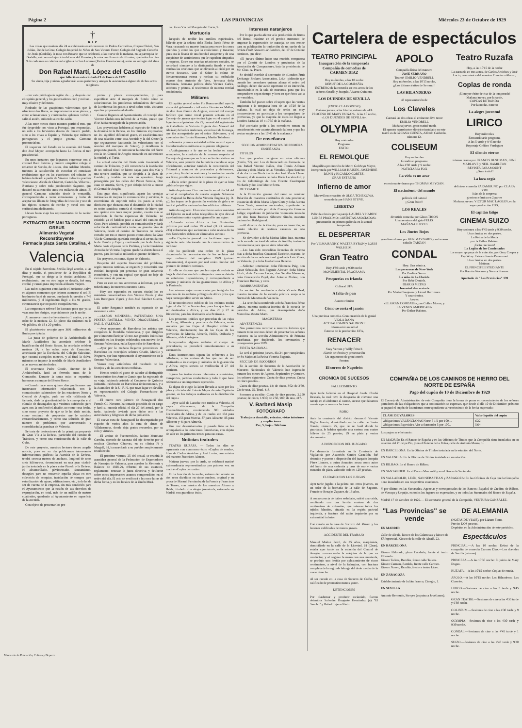Página 2 LAS PROVINCIAS Miércoles 23 de Octubre de 1929
†
R. I. P.
Las misas que mañana día 24 se celebrarán en el convento de Padres Carmelitas, Corpus Christi, San Julián, Pie de la Cruz, Colegio Imperial de Niños de San Vicente Ferrer, Colegio del Sagrado Corazón de Jesús (Godella), la misa con Rosario que se celebrará, a las nueve de la mañana, en la parroquia de Godella, así como el ejercicio del mes del Rosario y la misa con Rosario de difuntos, que todos los días 9 de cada mes se celebra en la iglesia de San Lorenzo (Padres Franciscanos), serán en sufragio del alma de
Don Rafael Martí, López del Castillo
que falleció en esta ciudad el 9 de Enero de 1927
Su viuda, hija y nietos agradecerán a sus parientes y amigos la asistencia a alguno de dichos actos religiosos.
...rrer esta privilegiada región de..., y después con el capitán general, y los gobernadores civil y militar... muy efusivo y deferente.
Rodeado de las guapísimas valencianas que le ofrecieron las flores, se impresionaron unas placas, y entre aclamaciones y continuados aplausos volvió a salir al andén, subiendo al coche-salón.
A las once menos cinco minutos partió el tren, que fué despedido con vivas a Portugal, que respondían, no sólo a los fervientes deseos de nuestro pueblo, sino a los vivas a España y Valencia que militares portugueses y el propio general Carmona pronunciaban.
El inspector del Estado en la estación del Norte, don José Mayor, acompañó hasta La Encina el tren presidencial.
En unos instantes que logramos conversar con el coronel Raul Esteves y nuestro simpático colega el redactor de Seculo, de Lisboa, don Adelino Mendes, tuvimos la satisfacción de escuchar el entusiasta recibimiento que en las estaciones del tránsito les habían dedicado a partir de Vinaroz todos los pueblos valencianos: Alcalá de Chisvert, Castellón, Villarreal, Burriana y sobre toda ponderación Sagunto, que destacó en su estación unos tres millares de almas. El general Carmona saludaba desde la ventanilla, correspondiendo a tanto entusiasmo, y hubo de aceptar un álbum de fotografías del castillo y uno de los típicos cántaros de corcho y metal con una cariñosísima dedicatoria.
Lleven buen viaje los representantes de la nación portuguesa.
EXTRACTO DE MALTA DOCTOR GREUS
Alimento Vegetal Reconstituyente
Farmacia plaza Santa Catalina, 4
Valencia
En el rápido Barcelona-Sevilla llegó anoche, a las diez y media, el presidente de la República de Portugal, que se dirige a la ciudad andaluza. El recibimiento, que en otro lugar se detalla, fué muy cordial y causó grata impresión al ilustre viajero.
Las nubes siguieron entoldando el horizonte, salvo en algunos momentos que dejaron asomarse el sol. El barómetro bajó de nuevo, quedando la presión a 748 milímetros, y el higrómetro llegó a los 91 grados, circunstancia que no puede tranquilizarnos.
La temperatura refrescó lo bastante para que ya se vean muchos abrigos, especialmente por la noche.
Al amanecer marcó el termómetro 1 grados, y a las ocho de la mañana 12. En pleno día teníamos en la vía pública, de 18 a 20 grados.
El pluviómetro recogió ayer 36'6 milímetros de lluvia precipitada.
—La junta de gobierno de la Archicofradía de María Auxiliadora ha acordado celebrar la beatificación del Beato Bosco, ha acordado celebrar mañana 24, a las ocho, misa de Comunión, amenizada por la Escolanía del Colegio Salesiano, que cantará escogidos motetes, y al final la Salve, mientras se impone la medalla de María Auxiliadora a las nuevas archicofrades.
El reverendo Padre Conde, director de la Archicofradía, hará un fervorín antes de la Comunión. Durante la santa misa se repartirán hermosas estampas del Beato Bosco.
—Cuando hace unos quince días publicamos una interesante información relacionada con la comunicación subterránea de las estaciones Norte y Central de Aragón, pudo ser ella calificada de fantasía, dada la grandiosidad de la concepción y el cúmulo de desengaños que venimos sufriendo; pero ayer, nos la confirmó el alcalde, no como cosa hecha, sino como proyecto de que se le ha dado noticia, como conjunto de propuestas que le satisface extraordinariamente, y como una solución de gran número de problemas que acrecentarán y consolidarán la grandeza de Valencia.
Se trata de derivaciones de la primitiva propuesta de Gran Vía a la Dehesa, partiendo del camino de Tránsitos, y como una continuación de la calle de Cuba.
De este proyecto, nuestros lectores tienen amplia noticia, pues en su día publicamos interesantes informaciones gráficas: la Avenida de la Dehesa, tendrá sesenta metros de anchura, longitud de unos siete kilómetros, desembocará en una gran ciudad-jardín instalada en la playa entre Pinedo y la Dehesa; el alcantarillado, pavimentado, saneamiento, desagües para no convertir aquella playa en otra colección de acequias, instalación de campos para esterilización de aguas, edificaciones, etc., todo ha de ser de cuenta de la empresa, sin más condición para el Ayuntamiento que la cesión de sus derechos de expropiación, en total, más de un millón de metros cuadrados, quedando al Ayuntamiento en superficie de la avenida.
Con objeto de presentar los pro-
yectos y planos correspondientes, y para especificar ante el marqués de Sotelo cómo se solucionarían los problemas urbanísticos derivados de la reforma: los pasos a nivel sobre todo, visitaron ayer los proponentes al alcalde.
Cuando llegamos al Ayuntamiento, el concejal don Vicente Chabás nos informó de la visita, puesto que él se había encargado de la presentación.
Los proyectistas hablaron al marqués de Sotelo de la Avenida de la Dehesa, en los términos expresados; no les significó dificultad grave, el establecimiento de una relación entre esta Avenida y la del Oeste (la que seguramente bautizarán los valencianos con el nombre del marqués de Sotelo), y detallaron la propuesta grande, de comunicar la estación del Norte con la del Central de Aragón cruzando en subterráneo la ciudad y el Turia.
La actual estación del Norte sería trasladada al camino de Tránsitos, y allí comenzaría la instalación de un colosal túnel de hierro capaz para dos vías y una tercera auxiliar, que se dirigiría a la plaza de Castelar, y tendría en ésta un apeadero; luego proseguiría por las calles del Pintor Sorolla, Don Juan de Austria, Sorní, y por debajo del río a buscar el Central de Aragón.
Esta gran obra, significaría, aparte las ventajas intrínsecas de mejora de comunicación y servicio, la enormísima de suprimir todos los pasos a nivel, diecisiete que obstaculizan el desarrollo de la ciudad en todos sentidos; cortaría el cinturón de hierro que nos oprime con tanta mayor presión, cuanto más se manifiesta la fuerza expansiva de Valencia; no existiría ya el fatídico paso a nivel del camino del Grao. Pero además, pondría en comunicación y daría solución de continuidad a todas las grandes vías de Valencia, desde el camino de Tránsitos no estaría cortado por tres o cuatro puntos como ahora; la Gran Vía de Germanías quedaría completa al ser unida con la de Ramón y Cajal y continuada por la de Jesús y María hasta el paseo de la Pechina, y la hermosísima Avenida de Victoria Eugenia quedaría abierta hasta el puerto, para lo cual se utilizaría el puente de hierro.
Un proyecto, en suma, digno de Valencia.
Respecto del aspecto financiero del problema, según nuestras noticias, se organiza y constituirá una entidad, integrada por personas de gran solvencia económica, y con un capital que quizá no baje de cien millones de pesetas.
Pero en esto no nos atrevemos a informar, por ser todavía muy inconcretos nuestros datos.
—Hoy son esperados en nuestra ciudad los ex ministros conservadores don Vicente Piniés y don Luis Rodríguez Viguri, y don José Sánchez Guerra, hijo.
El señor Bergamín también es esperado de un momento a otro.
—«JABON MENESES», PATENTADO, UNA PESETA PASTILLA. VENTA DROGUERIAS, Y PAZ, 5, VALENCIA.
—Ayer regresaron de Barcelona los artistas que componen la Rondalla valenciana, y que dirigidos por el maestro Enrique Vicent, tan grandes éxitos han obtenido en los festejos celebrados con motivo de la Semana Valenciana, en la Exposición de Barcelona.
—Ayer por la mañana llegaron procedentes de Barcelona los concejales señores Criado, Murillo y Noguera, que han representado al Ayuntamiento en la Semana Valenciana.
Vienen muy satisfechos del resultado de los festejos y de las atenciones recibidas.
—Hemos tenido el gusto de saludar al distinguido farmacéutico don Aurelio Gamir, que ha regresado de su viaje, habiendo asistido al Congreso de Química Industrial celebrado en Barcelona recientemente, y a la Asamblea de la U. F. N. que tuvo lugar en Sevilla, en representación del Colegio Farmacéutico de Valencia.
—El nuevo cura párroco de Benaguacil don Fermín Gil Navarro, ha tomado posesión de su cargo y hará su entrada oficial el día 27 del actual, por la tarde, habiendo invitado para dicho acto a las autoridades y feligreses de dicha población.
El nuevo cura de Benaguacil ha desempeñado por espacio de varios años la cura de almas de Villahermosa, donde deja gratos recuerdos, por su celo y virtudes.
—El vecino de Fuenterrobles, Jacinto Murciano Carrión, operado de catarata del ojo derecho por el oculista Giménez Cánovas, en su clínica Pí y Margall, 31, ha marchado a su pueblo completamente restablecido.
—El próximo viernes, 25 del actual, se reunirá la asamblea general de la Federación de Exportadores de Naranjas de Valencia, para aprobar la Memoria y Balance de 1928-29, reforma de sus estatutos, reglamento, renovar la junta directiva y deliberar sobre otros importantes asuntos comprendidos en el orden del día. El acto se verificará a las once horas de dicha fecha, y en los locales de la Unión Musi-
cal, Gran Vía del Marqués del Turia, 5.
Mortuoria
Después de recibir los auxilios espirituales, falleció ayer la señora doña Eloísa Pardo Pérez de Vera, causando su muerte honda pena entre los seres queridos y entre los que la conocieron y trataron; pues era la finada de una bondad atrayente y de una exquisitez de sentimientos que le captaban simpatías y respetos. Entre sus muchas relaciones sociales, se recordará siempre a la distinguida finada y serán muchas las oraciones que se elevarán al cielo por su eterno descanso. Que el Señor la colme de bienaventuranza eterna y reciban su atribulado esposo don Antonio de Vera, hermana doña Hortensia, hermana política doña Vicenta Carles, sobrinos y primos, el testimonio de nuestra cordial condolencia.
Militares
El capitán general señor Pin Ruano recibió ayer la visita del gobernador civil señor Hernández Mallos, de don Juan Camín de Angulo, coronel del cuerpo Jurídico que como vocal ponente actuará en el Consejo de guerra que tendrá lugar en el cuartel de Ingenieros el próximo día 25; coronel del regimiento de Caballería de Victoria Eugenia don Manuel del Alcázar; del señor Andersen, vicecónsul de Noruega, que iba acompañado por el señor Halvonsen, y el exsenador don Tomás Romero y Martín Toledano.
—Nuestra primera autoridad militar mostró ayer a los informadores militares el siguiente telegrama:
«Análogamente a lo que se ha hecho en casos semejantes, la conducta de la censura respecto al Consejo de guerra que en breve se ha de celebrar en Valencia, será permitir dar la noticia cuando se sepa oficialmente, autorizar también la constitución del Tribunal y nombres de procesados y defensores, principio y fin de las sesiones y la sentencia cuando sea firme, prohibiendo toda información gráfica.»
—En la orden general de la plaza de ayer se hizo público lo que sigue:
Artículo primero. Con motivo de ser el día 24 del actual el cumpleaños de nuestra augusta Soberana Su Majestad la Reina doña Victoria Eugenia (q. D. g.), las tropas de la guarnición vestirán de gala y se izará el pabellón nacional en los edificios militares.
Artículo segundo. El excelentísimo señor ministro del Ejército en real orden telegráfica de ayer dice al excelentísimo señor capitán general lo que sigue:
«Aplazado sorteo Africa a tres Noviembre próximo por real orden 19 actual (D. O. número 233) voluntarios que asciendan a cabo revista dicho mes Noviembre deben ser eliminados sorteo.»
—En Capitanía general nos facilitaron ayer la siguiente nota relacionada con la concentración de reclutas:
«Se ha publicado una orden de la plaza disponiendo la concentración de los reclutas del cupo ordinario del reemplazo 1929 (primer llamamiento), dispuesto por real orden circular del primero de Octubre corriente.
En ella se dispone que por las cajas de recluta se haga la distribución del contingente como se detalla en anteriores disposiciones, y correspondiente a cuerpos y unidades de las guarniciones de Africa y la Península.
Las mismas cajas comunicarán por telégrafo los nombres de los reclutas prófugos de Africa y los que haya correspondido servir en Africa.
El reconocimiento médico de los reclutas tendrá lugar el día 12 de Noviembre, para los que han de ser destinados a Africa, y los días 26 y 27 de Diciembre, para los destinados a la Península.
Los presuntos inútiles que procedan de las cajas de Alcoy, Albacete y provincia de Valencia, serán enviados por las Cajas al Hospital militar de Valencia, directamente; los de las Cajas de las provincias de Murcia, Almería, Hellín, Orihuela y Alicante, al de Cartagena.
Incorporados algunos reclutas al cuerpo de procedencia, se procederá inmediatamente a su vacunación.
Estas instrucciones siguen las referentes a los talladores, a los sorteos de los que han de ser destinados a los cuerpos y unidades de la guarnición y Africa, cuyos sorteos se verificarán el 27 del corriente.
Siguen las instrucciones referentes a suministro, transportes, partidas conductoras y todo lo que hace referencia a tan importante operación.
Es digna de elogio la labor llevada a cabo por los jefes y oficiales del Estado Mayor de esta Capitanía general, en los trabajos realizados en la distribución del cupo.»
—Ayer salió de Larache con rumbo a Valencia, el vapor «Escolano», de la Compañía Trasmediterránea, conduciendo 503 soldados licenciados de Africa, y de los cuales son 134 para Valencia, 156 para Murcia, 87 para Alicante, 85 para Albacete y 41 para Almería.
Una vez desembarcados y pasada lista se les acompañará a las estaciones ferroviarias, con objeto de salir en los primeros trenes para sus casas.
Noticias teatrales
TEATRO RUZAFA. — Todos los días se representa con clamoroso éxito «Coplas de ronda», libro de Carlos Arniches y José Lucio, con música del maestro Francisco Alonso.
Mañana jueves, por la tarde, se celebrará matiné extraordinaria representándose por primera vez en matiné «Coplas de ronda».
En la función de la noche, estreno del sainete en dos actos divididos en cinco cuadros, original y en prosa de Manuel Fernández de la Puente y Francisco de Torres, con música de los maestros Alonso y Belda, titulado «La alegre juventud», estrenada en Madrid con grandioso éxito.
Intereses naranjeros
Por lo que pueda afectar a la producción de frutos del litoral, máxime en el preciso momento de empezar la exportación de naranja, se nos remite para su publicación la traducción de un suelto de la revista Fruit Growers de Londres, del 17 de Octubre corriente, que dice:
«El jueves último hubo una reunión compuesta por el Comité de Londres y provincias de la Asociación de Compradores, bajo la presidencia de Mr. Chas. A. Peace.
Se decidió escribir al secretario de «London Fruit Exchange Brokers Association, Ltd.», pidiendo que cuando los corredores quieran alterar el orden del catálogo, deben dar aviso oportuno de su intención, anunciándolo en la sala de muestras, para que los compradores sepan tiempo y hora en que éstos van a ser vendidos.
También fué puesto sobre el tapete que las ventas empiezan a la temprana hora de las 10'20 de la mañana, la cual no deja de serles un muy inconveniente, en particular a los compradores de provincias, ya que la mayoría de éstos no llegan a Londres hasta las 10 o 10'30 de la mañana.
Fué acordado pedir a los corredores tomen en consideración este asunto alterando la hora y que las ventas empiecen a las 10'45 de la mañana.»
De enseñanza
SECCION ADMINISTRATIVA DE PRIMERA ENSEÑANZA
TITULOS
Los que pueden recogerse en estas oficinas (Colón, 72), son: Los de licenciado en Farmacia de don Rafael Vicente Ibáñez, don Tomás Alfonso Ciurana y doña María de las Virtudes López Sancho; el de doctor en Medicina de don José María Claver Navarro; el de maestra de doña María Lacabra Gil; y los de Odontólogo de don Vicente Cuadrupani Micharla y don José Monte Serra.
DE TRAMITE
A la Dirección general del ramo se remiten: Relación de maestros sustituídos de esta provincia; instancias de doña María López Corts y doña Aurora Casas Yuste, maestras nacionales; expediente de subvención incoado por doña Concepción Gimeno Laliga; expediente de jubilación voluntaria incoado por don Juan Bautista Silvestre Simón, maestro nacional en Rafelguaraf.
—Al director de la Gaceta, para su inserción, se remite relación de destinos vacantes en esta provincia.
—Se devuelve a doña Marina Miró Just, maestra de la escuela nacional de niñas de Andilla, instancia documentada para que se sirva rehacerla.
—Les han sido concedidas licencias de ochenta días a doña Josefina Constantí Escriche, maestra de sección de la escuela nacional graduada Luis Vives, de Valencia, y a doña Josefa Luna Beneito.
—Solicitan interinidad doña Filomena Puig, don César Sebastián, don Eugenio Alcover, doña María Lluch, doña Carmen López, don Serafín Manzano, doña Concepción Pujol, don Antonio Muñoz, don Francisco Bordas, y otros.
NOMBRAMIENTOS
La sección ha nombrado a doña Vicenta Real, maestra interina de la escuela práctica aneja a la Normal de Maestras de Valencia.
—La sección ha nombrado a doña Francisca Pérez Olmos, maestra sustituta-interina de la escuela de párvulos de Alcira, que desempeñaba doña Marcelina Mestre Martí.
MAGISTERIO
ADVERTENCIA
Nos permitimos recordar a nuestros lectores que durante todo este mes deben de presentar los señores maestros en la sección Administrativa de Primera enseñanza, por duplicado, los inventarios y presupuestos para 1929.
FIESTA NACIONAL
Lo será el próximo jueves, día 24, por cumpleaños de Su Majestad la Reina Victoria Eugenia.
SECCION DE SOCORROS
En la sección de Socorros de la Asociación de Maestros Nacionales de Valencia han ingresado durante los meses de Agosto, Septiembre y Octubre, los señores siguientes: Cuota de diez pesetas; Cuota de cinco pesetas...
Cuota de diez pesetas, 64; de cinco, 302; de 2'50, 22; de una, 25. Total, 413.
Socorros a escribir: Cuota de diez pesetas, 2.250 pesetas; de cinco, 1.930; de 2'50, 980; de una, 417.
V. Barberá Masip
FOTÓGRAFO
Trabajos a domicilio, retratos, vistas interiores y ampliaciones
Paz, 5, bajo - Teléfono
Cartelera de espectáculos
TEATRO PRINCIPAL
Inauguración de la temporada
Compañía de comedias de
CARMEN DIAZ
Hoy miércoles, a las 10 noche
DEBUT DE LA COMPAÑIA
ESTRENO de la comedia en tres actos de los señores Serafín y Joaquín Álvarez Quintero,
LOS DUENDES DE SEVILLA
(EXITO CLAMOROSO)
Mañana jueves, a las 6 tarde, estreno de «EL PROCESO DE MARY DUGAN». A las 10 noche, «LOS DUENDES DE SEVILLA».
OLYMPIA
Hoy miércoles
Programa
EXITO:
EL REMOLQUE
Magnífica producción de Metro Goldwyn Mayer, interpretada por WILLIAM HAINES, JOSEPHINE DUNN y RICARDO CORTEZ.
GRAN ESTRENO
Infierno de amor
Maravillosa creación de OLGA TCHEKOWA, secundada por HANS STUVE.
LIBERTAD
Película cómica por la pareja LAUREL Y HARDY.
LUNES PROXIMO: «ARTISTAS ASOCIADOS» presentarán su primera película en la actual temporada.
EL DESPERTAR
Por VILMA BANKY, WALTER BYRON y LOUIS WOLHEIM.
Gran Teatro
Hoy 4'30 tarde y 9'30 noche
MONUMENTAL PROGRAMA
Pesquerías en Irlanda
Cultural UFA
A falta de pan
Asunto cómico
Cómo se corta el jamón
Una preciosa comedia. Gran creación de la genial VIOLA DANA
ACTUALIDADES GAUMONT
Información mundial
Estreno de la producción UFA,
RENACER
Suzy Vernon y Willy Fritsch
Alarde de técnica y presentación
Un argumento de gran interés
Pronto:
El correo de Napoleón
APOLO
Compañía lírica del maestro
JOSE SERRANO
Tourné: EMILIO VENDRELL
Hoy miércoles, a las 10'15 noche,
¡¡Los últimos éxitos de Serrano!!
LAS HILANDERAS
43 representación de
Los Claveles
Cantará las dos obras el eminente divo tenor
EMILIO VENDRELL
Mañana jueves, gran matiné moda
El aparato reproductor eléctrico instalado en este teatro es de la CASA CUESTA, Alfredo Calderón, número 12.
COLISEUM
Hoy miércoles
Grandioso programa
A las 4'30 tarde y 9 noche:
NOTICIARIO FOX
La vida es un azar
emocionante drama por THOMAS MEYGAN.
El nacimiento del mundo
película del natural
¡¡Gran éxito!!
LOS REALES
divertida comedia por Glenn TRION
Una aventura del gato FELIX
MAÑANA JUEVES
Los Jinetes Rojos
grandioso drama por KEN MAYNARD y su famoso caballo TARZAN
CONDAL
Hoy: Una cómica.
Las perezosas de New-York
Por Paulina Garon.
La niña de La Florida
Por Bebé Daniels.
DIARIO METRO
Juventud descarriada
Por María Casajuana y Lionel Barrimore.
Y una cómica.
Jueves:
«EL GRAN COMBATE», por Collen Moore, y
LA VENUS AMERICANA
Por Esther Ralston.
Teatro Ruzafa
Hoy, a las 10'15 de la noche
La zarzuela en tres actos, de Carlos Arniches y José Lucio, con música del maestro Francisco Alonso,
Coplas de ronda
¡El mayor éxito de risa de la temporada!
Mañana jueves, por la tarde,
COPLAS DE RONDA
Por la noche, estreno
La alegre juventud
LIRICO
Hoy miércoles
Extraordinario programa
A las 5 tarde y 9'45 noche
Reportaje Gráfico Verdaguer
El silencio eterno
intenso drama por FRANCIS BUSHMAN, JUNE MARLOVE y NEIL HAMILTON
REVISTA PARAMOUNT
¡¡Gran éxito!!
La loca orgía
deliciosa comedia PARAMOUNT, por CLARA BOW.
Islas de la sorpresa
graciosa cómica en 2 partes
Mañana jueves: VICTOR MAC LAGLEN, en la superproducción FOX,
El capitán látigo
CINEMA SUIZO
Hoy sesiones a las 4'45 tarde y 9'30 noche.
Una cómica, en dos partes.
La Reina de la Moda
por la Esther Ralston.
¡Exito creciente!
La Legión de los Condenados
La mayor epopeya de la aviación, por Gary Cooper y Fay Wray. Extraordinaria Paramount
Una cómica, en dos partes.
Mañana:
EL PRINCIPE ESTUDIANTE
Por Ramón Novarro y Norma Shearer.
Apartado de "Las Provincias" 139
CRONICA DE SUCESOS
FALLECIMIENTO
Ayer tarde falleció en el Hospital Josefa Chuliá Descals, la cual tuvo la desgracia de clavarse una navaja en el abdomen al caerse, suceso que dábamos cuenta ayer a nuestros lectores.
ROBO
Ante la comisaría del distrito denunció Vicente Higón García, domiciliado en la calle de Santo Tomás, número 25, que de un baúl donde lo guardaba, le habían quitado una cartera con cuatro billetes de 25 pesetas, 29 en plata y varios documentos.
A DISPOSICION DEL JUZGADO
Por denuncia formulada en la Comisaría de Vigilancia por Asunción Sendra Castellón, fué detenido y puesto a disposición del juzgado Joaquín Pérez Linares, a quien Asunción acusa como autor del hurto de una cadenita y cruz de oro y varias monedas de plata, valorado todo en 120 pesetas.
CUIDADO CON LOS JUEGOS
Ayer tarde jugaba a la pelota con otros jóvenes, en un solar de la barriada de la calle de Sagunto, Francisco Benajas Zapater, de 13 años.
A consecuencia de haber resbalado, sufrió una caída, resultando con una herida contusa de dos centímetros de extensión, que interesa todos los tejidos blandos, situada en la región parietal izquierda, y fractura del radio izquierdo por su extremidad inferior.
Fué curado en la casa de Socorro del Museo y las lesiones calificadas de menos graves.
ACCIDENTE DEL TRABAJO
Manuel Muñoz Peiró, de 35 años, maquinista, domiciliado en la calle de la Libertad, 61 (Grao), estaba ayer tarde en la estación del Central de Aragón, reconociendo la máquina de la que es conductor, y al cogerse la mano con una manivela, se produjo una herida por aplastamiento de cinco centímetros, a nivel de la falangina, con fractura completa de la segunda falange del dedo medio de la mano derecha.
Al ser curado en la casa de Socorro de Colón, fué calificado de pronóstico menos grave.
DETENCIONES
Por blasfemar y producir escándalo, fueron detenidos Salvador Burguete Hernández (a) "El Sancho" y Rafael Tejena Nieto.
COMPAÑIA DE LOS CAMINOS DE HIERRO DEL NORTE DE ESPAÑA
Pago del cupón de 10 de Diciembre de 1929
El Consejo de Administración de esta Compañía tiene la honra de poner en conocimiento de los señores portadores de las obligaciones que a continuación se expresan, que desde el día 10 de Diciembre próximo se pagará el cupón de las mismas correspondiente al vencimiento de la fecha expresada:
| CLASE DE VALORES | Valor líquido del cupón |
| --- | --- |
| Obligaciones VALENCIANAS Norte 5 1/2 por 100.... Obligaciones Especiales Alar a Santander 5 por 100.. | 6'22 5'64 |
Los pagos se efectuarán:
EN MADRID: En el Banco de España y en las Oficinas de Títulos que la Compañía tiene instaladas en su estación del Príncipe Pío, y en el Palacio de la Bolsa, calle de Antonio Maura, 1.
EN BARCELONA: En la Oficina de Títulos instalada en la estación del Norte.
EN VALENCIA: En la Oficina de Títulos instalada en su estación.
EN BILBAO: En el Banco de Bilbao.
EN SANTANDER: En el Banco Mercantil y en el Banco de Santander.
EN VALLADOLID, LEÓN, SAN SEBASTIAN y ZARAGOZA: En las Oficinas de Caja que la Compañía tiene instaladas en sus respectivas estaciones.
Y por último, en las Sucursales, Agencias y corresponsales de los Bancos: Español de Crédito, de Bilbao, de Vizcaya y Urquijo, en todos los lugares no expresados, y en todas las Sucursales del Banco de España.
Madrid 17 de Octubre de 1929.— El secretario general de la Compañía, VENTURA GONZÁLEZ.
"Las Provincias" se vende
EN MADRID
Calle de Alcalá, kiosco de las Calatravas y kiosco de El Imparcial. Kiosco de la calle de Alcalá, 22.
EN BARCELONA
Kiosco Eldorado, plaza Cataluña, frente al teatro Eldorado.
Kiosco Tallers, Rambla, frente calle Tallers.
Kiosco Carmen, Rambla, frente calle Carmen.
Kiosco Nuevo, Rambla, frente a teatro Liceo.
EN ZARAGOZA
Establecimiento de Julián Franco, Cinegio, 1.
EN SEVILLA
Antonio Bermudo, Sierpes (esquina a Jovellanos).
DE ALEMANIA
(NOTAS DE VIAJE), por Lázaro Floro.
Precio: DOS pesetas.
Depósito, en la Administración de este periódico.
Espectáculos
PRINCIPAL.—A las 10 noche: Debut de la compañía de comedia Carmen Díaz.—Los duendes de Sevilla (estreno).
PRINCESA.—A las 10'30 noche: El juicio de Mary Dugan.
RUZAFA.—A las 10'15 noche: Coplas de ronda.
APOLO.—A las 10'15 noche: Las Hilanderas; Los Claveles.
LIRICO.—Sesiones de cine a las 5 tarde y 9'45 noche.
GRAN TEATRO.—Sesiones de cine a las 4'30 tarde y 9'30 noche.
COLISEUM.—Sesiones de cine a las 4'30 tarde y 9 noche.
OLYMPIA.—Sesiones de cine a las 4'30 tarde y 9'30 noche.
CONDAL.—Sesiones de cine a las 4'45 tarde y 1 noche.
SUIZO.—Sesiones de cine a las 4'45 tarde y 9'30 noche.
Ministerio de Educación, Cultura y Deporte